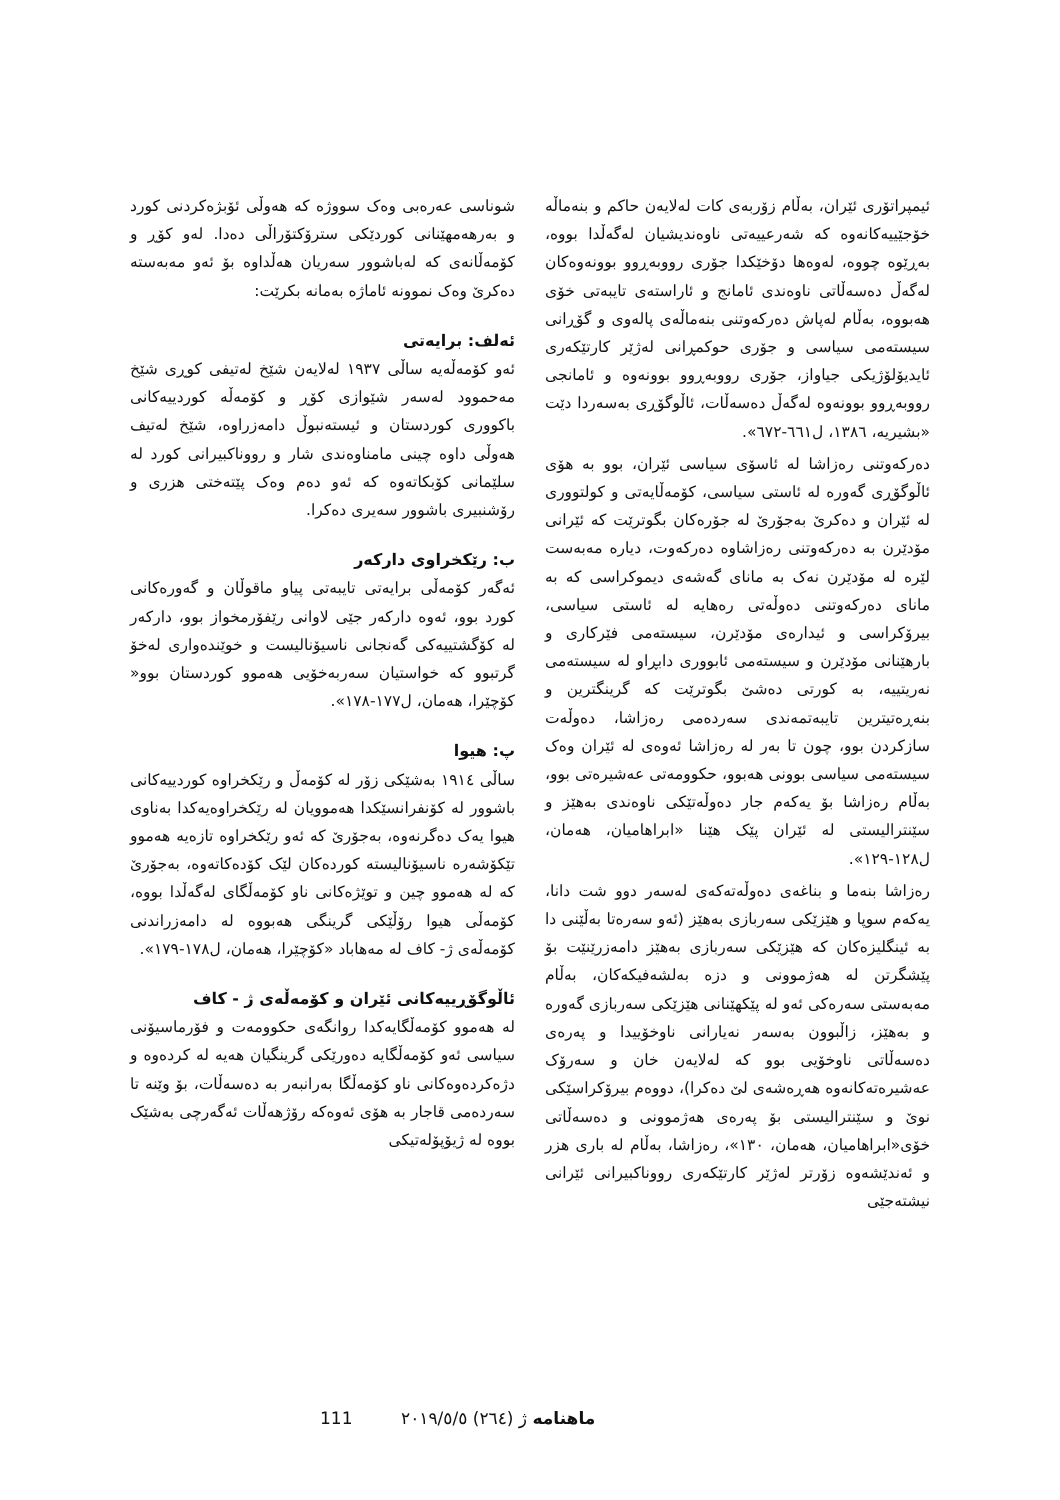شوناسی عەرەبی وەک سووژە کە هەوڵی ئۆبژەکردنی کورد و بەرهەمهێنانی کوردێکی سترۆکتۆراڵی دەدا. لەو کۆڕ و کۆمەڵانەی کە لەباشوور سەریان هەڵداوە بۆ ئەو مەبەستە دەکرێ وەک نموونە ئاماژە بەمانە بکرێت:
ئەلف: برایەتی
ئەو کۆمەڵەیە ساڵی ١٩٣٧ لەلایەن شێخ لەتیفی کوڕی شێخ مەحموود لەسەر شێوازی کۆڕ و کۆمەڵە کوردییەکانی باکووری کوردستان و ئیستەنبوڵ دامەزراوە، شێخ لەتیف هەوڵی داوە چینی مامناوەندی شار و رووناکبیرانی کورد لە سلێمانی کۆبکاتەوە کە ئەو دەم وەک پێتەختی هزری و رۆشنبیری باشوور سەیری دەکرا.
ب: رێکخراوی دارکەر
ئەگەر کۆمەڵی برایەتی تایبەتی پیاو ماقوڵان و گەورەکانی کورد بوو، ئەوە دارکەر جێی لاوانی رێفۆرمخواز بوو، دارکەر لە کۆگشتییەکی گەنجانی ناسیۆنالیست و خوێندەواری لەخۆ گرتبوو کە خواستیان سەربەخۆیی هەموو کوردستان بوو« کۆچێرا، هەمان، ل١٧٧-١٧٨».
پ: هیوا
ساڵی ١٩١٤ بەشێکی زۆر لە کۆمەڵ و رێکخراوە کوردییەکانی باشوور لە کۆنفرانسێکدا هەموویان لە رێکخراوەیەکدا بەناوی هیوا یەک دەگرنەوە، بەجۆرێ کە ئەو رێکخراوە تازەیە هەموو تێکۆشەرە ناسیۆنالیستە کوردەکان لێک کۆدەکاتەوە، بەجۆرێ کە لە هەموو چین و توێژەکانی ناو کۆمەڵگای لەگەڵدا بووە، کۆمەڵی هیوا رۆڵێکی گرینگی هەبووە لە دامەزراندنی کۆمەڵەی ژ- کاف لە مەهاباد «کۆچێرا، هەمان، ل١٧٨-١٧٩».
ئاڵوگۆڕییەکانی ئێران و کۆمەڵەی ژ - کاف
لە هەموو کۆمەڵگایەکدا روانگەی حکوومەت و فۆرماسیۆنی سیاسی ئەو کۆمەڵگایە دەورێکی گرینگیان هەیە لە کردەوە و دژەکردەوەکانی ناو کۆمەڵگا بەرانبەر بە دەسەڵات، بۆ وێنە تا سەردەمی قاجار بە هۆی ئەوەکە رۆژهەڵات ئەگەرچی بەشێک بووە لە ژیۆپۆلەتیکی
ئیمپراتۆری ئێران، بەڵام زۆربەی کات لەلایەن حاکم و بنەماڵە خۆجێییەکانەوە کە شەرعییەتی ناوەندیشیان لەگەڵدا بووە، بەڕێوە چووە، لەوەها دۆخێکدا جۆری رووبەڕوو بوونەوەکان لەگەڵ دەسەڵاتی ناوەندی ئامانج و ئاراستەی تایبەتی خۆی هەبووە، بەڵام لەپاش دەرکەوتنی بنەماڵەی پالەوی و گۆڕانی سیستەمی سیاسی و جۆری حوکمڕانی لەژێر کارتێکەری ئایدیۆلۆژیکی جیاواز، جۆری رووبەڕوو بوونەوە و ئامانجی رووبەڕوو بوونەوە لەگەڵ دەسەڵات، ئاڵوگۆڕی بەسەردا دێت «بشیریە، ١٣٨٦، ل٦٦١-٦٧٢».
دەرکەوتنی رەزاشا لە ئاسۆی سیاسی ئێران، بوو بە هۆی ئاڵوگۆڕی گەورە لە ئاستی سیاسی، کۆمەڵایەتی و کولتووری لە ئێران و دەکرێ بەجۆرێ لە جۆرەکان بگوترێت کە ئێرانی مۆدێرن بە دەرکەوتنی رەزاشاوە دەرکەوت، دیارە مەبەست لێرە لە مۆدێرن نەک بە مانای گەشەی دیموکراسی کە بە مانای دەرکەوتنی دەوڵەتی رەهایە لە ئاستی سیاسی، بیرۆکراسی و ئیدارەی مۆدێرن، سیستەمی فێرکاری و بارهێنانی مۆدێرن و سیستەمی ئابووری دابڕاو لە سیستەمی نەریتییە، بە کورتی دەشێ بگوترێت کە گرینگترین و بنەڕەتیترین تایبەتمەندی سەردەمی رەزاشا، دەوڵەت سازکردن بوو، چون تا بەر لە رەزاشا ئەوەی لە ئێران وەک سیستەمی سیاسی بوونی هەبوو، حکوومەتی عەشیرەتی بوو، بەڵام رەزاشا بۆ یەکەم جار دەوڵەتێکی ناوەندی بەهێز و سێنترالیستی لە ئێران پێک هێنا «ابراهامیان، هەمان، ل١٢٨-١٢٩».
رەزاشا بنەما و بناغەی دەوڵەتەکەی لەسەر دوو شت دانا، یەکەم سوپا و هێزێکی سەربازی بەهێز (ئەو سەرەتا بەڵێنی دا بە ئینگلیزەکان کە هێزێکی سەربازی بەهێز دامەزرێنێت بۆ پێشگرتن لە هەژموونی و دزە بەلشەفیکەکان، بەڵام مەبەستی سەرەکی ئەو لە پێکهێنانی هێزێکی سەربازی گەورە و بەهێز، زاڵبوون بەسەر نەیارانی ناوخۆییدا و پەرەی دەسەڵاتی ناوخۆیی بوو کە لەلایەن خان و سەرۆک عەشیرەتەکانەوە هەڕەشەی لێ دەکرا)، دووەم بیرۆکراسێکی نوێ و سێنترالیستی بۆ پەرەی هەژموونی و دەسەڵاتی خۆی«ابراهامیان، هەمان، ١٣٠»، رەزاشا، بەڵام لە باری هزر و ئەندێشەوە زۆرتر لەژێر کارتێکەری رووناکبیرانی ئێرانی نیشتەجێی
111 ژ (٢٦٤) ٢٠١٩/٥/٥ ماهنامە